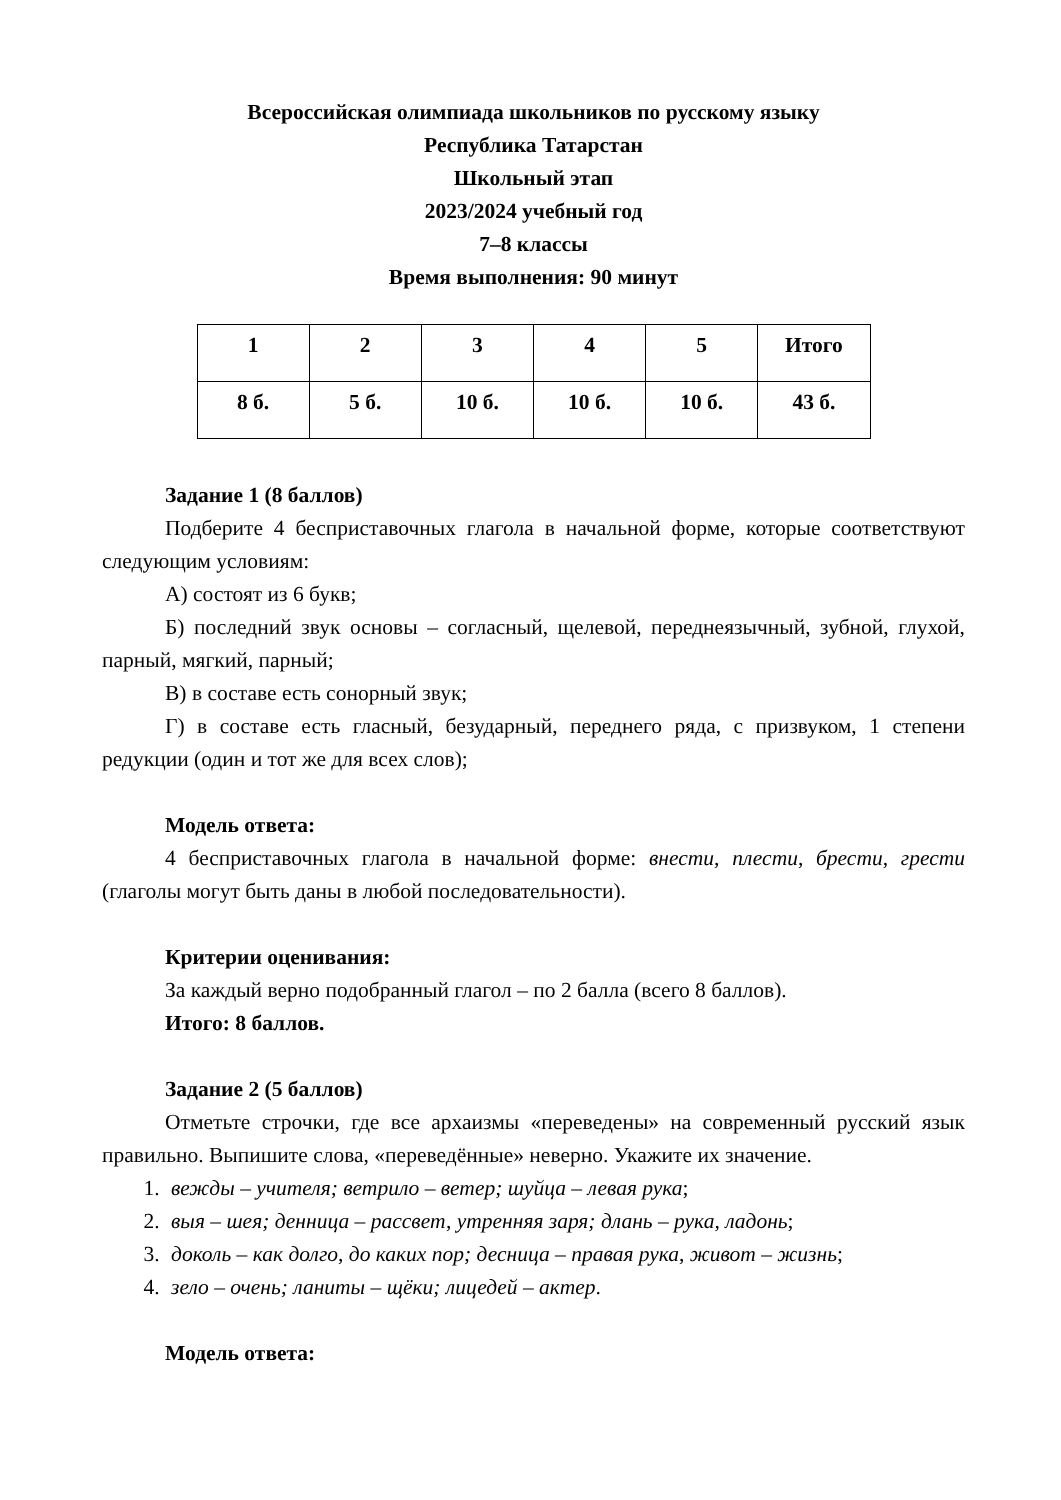Всероссийская олимпиада школьников по русскому языку
Республика Татарстан
Школьный этап
2023/2024 учебный год
7–8 классы
Время выполнения: 90 минут
| 1 | 2 | 3 | 4 | 5 | Итого |
| 8 б. | 5 б. | 10 б. | 10 б. | 10 б. | 43 б. |
Задание 1 (8 баллов)
Подберите 4 бесприставочных глагола в начальной форме, которые соответствуют следующим условиям:
А) состоят из 6 букв;
Б) последний звук основы – согласный, щелевой, переднеязычный, зубной, глухой, парный, мягкий, парный;
В) в составе есть сонорный звук;
Г) в составе есть гласный, безударный, переднего ряда, с призвуком, 1 степени редукции (один и тот же для всех слов);
Модель ответа:
4 бесприставочных глагола в начальной форме: внести, плести, брести, грести (глаголы могут быть даны в любой последовательности).
Критерии оценивания:
За каждый верно подобранный глагол – по 2 балла (всего 8 баллов).
Итого: 8 баллов.
Задание 2 (5 баллов)
Отметьте строчки, где все архаизмы «переведены» на современный русский язык правильно. Выпишите слова, «переведённые» неверно. Укажите их значение.
1. вежды – учителя; ветрило – ветер; шуйца – левая рука;
2. выя – шея; денница – рассвет, утренняя заря; длань – рука, ладонь;
3. доколь – как долго, до каких пор; десница – правая рука, живот – жизнь;
4. зело – очень; ланиты – щёки; лицедей – актер.
Модель ответа: